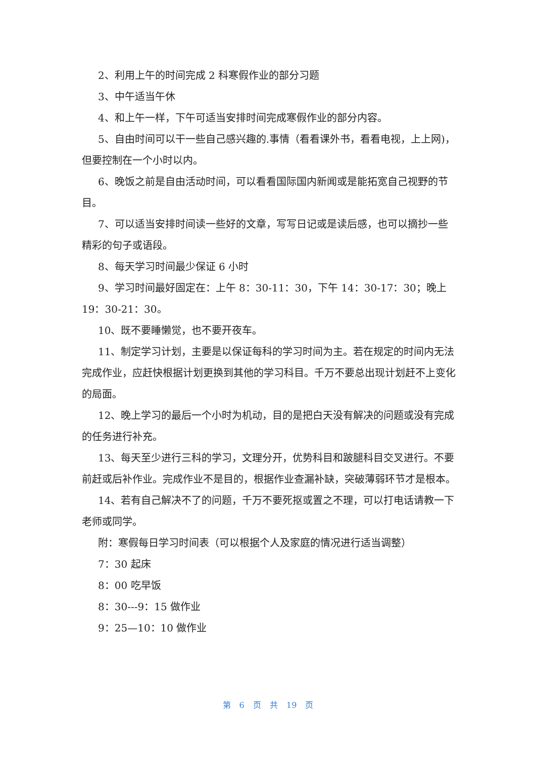2、利用上午的时间完成 2 科寒假作业的部分习题
3、中午适当午休
4、和上午一样，下午可适当安排时间完成寒假作业的部分内容。
5、自由时间可以干一些自己感兴趣的.事情（看看课外书，看看电视，上上网)，但要控制在一个小时以内。
6、晚饭之前是自由活动时间，可以看看国际国内新闻或是能拓宽自己视野的节目。
7、可以适当安排时间读一些好的文章，写写日记或是读后感，也可以摘抄一些精彩的句子或语段。
8、每天学习时间最少保证 6 小时
9、学习时间最好固定在：上午 8：30-11：30，下午 14：30-17：30；晚上 19：30-21：30。
10、既不要睡懒觉，也不要开夜车。
11、制定学习计划，主要是以保证每科的学习时间为主。若在规定的时间内无法完成作业，应赶快根据计划更换到其他的学习科目。千万不要总出现计划赶不上变化的局面。
12、晚上学习的最后一个小时为机动，目的是把白天没有解决的问题或没有完成的任务进行补充。
13、每天至少进行三科的学习，文理分开，优势科目和跛腿科目交叉进行。不要前赶或后补作业。完成作业不是目的，根据作业查漏补缺，突破薄弱环节才是根本。
14、若有自己解决不了的问题，千万不要死抠或置之不理，可以打电话请教一下老师或同学。
附：寒假每日学习时间表（可以根据个人及家庭的情况进行适当调整）
7：30 起床
8：00 吃早饭
8：30---9：15 做作业
9：25—10：10 做作业
第 6 页 共 19 页